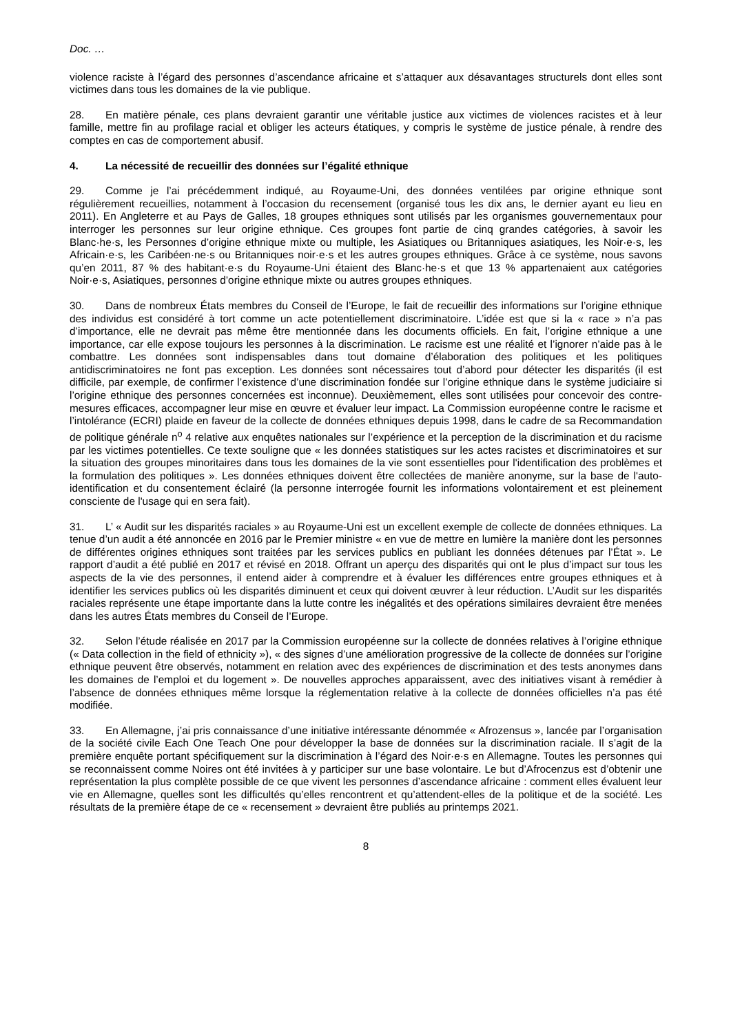Doc. …
violence raciste à l’égard des personnes d’ascendance africaine et s’attaquer aux désavantages structurels dont elles sont victimes dans tous les domaines de la vie publique.
28. En matière pénale, ces plans devraient garantir une véritable justice aux victimes de violences racistes et à leur famille, mettre fin au profilage racial et obliger les acteurs étatiques, y compris le système de justice pénale, à rendre des comptes en cas de comportement abusif.
4. La nécessité de recueillir des données sur l’égalité ethnique
29. Comme je l’ai précédemment indiqué, au Royaume-Uni, des données ventilées par origine ethnique sont régulièrement recueillies, notamment à l’occasion du recensement (organisé tous les dix ans, le dernier ayant eu lieu en 2011). En Angleterre et au Pays de Galles, 18 groupes ethniques sont utilisés par les organismes gouvernementaux pour interroger les personnes sur leur origine ethnique. Ces groupes font partie de cinq grandes catégories, à savoir les Blanc·he·s, les Personnes d’origine ethnique mixte ou multiple, les Asiatiques ou Britanniques asiatiques, les Noir·e·s, les Africain·e·s, les Caribéen·ne·s ou Britanniques noir·e·s et les autres groupes ethniques. Grâce à ce système, nous savons qu’en 2011, 87 % des habitant·e·s du Royaume-Uni étaient des Blanc·he·s et que 13 % appartenaient aux catégories Noir·e·s, Asiatiques, personnes d’origine ethnique mixte ou autres groupes ethniques.
30. Dans de nombreux États membres du Conseil de l’Europe, le fait de recueillir des informations sur l’origine ethnique des individus est considéré à tort comme un acte potentiellement discriminatoire. L’idée est que si la « race » n’a pas d’importance, elle ne devrait pas même être mentionnée dans les documents officiels. En fait, l’origine ethnique a une importance, car elle expose toujours les personnes à la discrimination. Le racisme est une réalité et l’ignorer n’aide pas à le combattre. Les données sont indispensables dans tout domaine d’élaboration des politiques et les politiques antidiscriminatoires ne font pas exception. Les données sont nécessaires tout d’abord pour détecter les disparités (il est difficile, par exemple, de confirmer l’existence d’une discrimination fondée sur l’origine ethnique dans le système judiciaire si l’origine ethnique des personnes concernées est inconnue). Deuxièmement, elles sont utilisées pour concevoir des contre-mesures efficaces, accompagner leur mise en œuvre et évaluer leur impact. La Commission européenne contre le racisme et l’intolérance (ECRI) plaide en faveur de la collecte de données ethniques depuis 1998, dans le cadre de sa Recommandation de politique générale n<sup>o</sup> 4 relative aux enquêtes nationales sur l’expérience et la perception de la discrimination et du racisme par les victimes potentielles. Ce texte souligne que « les données statistiques sur les actes racistes et discriminatoires et sur la situation des groupes minoritaires dans tous les domaines de la vie sont essentielles pour l'identification des problèmes et la formulation des politiques ». Les données ethniques doivent être collectées de manière anonyme, sur la base de l'auto-identification et du consentement éclairé (la personne interrogée fournit les informations volontairement et est pleinement consciente de l'usage qui en sera fait).
31. L’ « Audit sur les disparités raciales » au Royaume-Uni est un excellent exemple de collecte de données ethniques. La tenue d’un audit a été annoncée en 2016 par le Premier ministre « en vue de mettre en lumière la manière dont les personnes de différentes origines ethniques sont traitées par les services publics en publiant les données détenues par l’État ». Le rapport d’audit a été publié en 2017 et révisé en 2018. Offrant un aperçu des disparités qui ont le plus d’impact sur tous les aspects de la vie des personnes, il entend aider à comprendre et à évaluer les différences entre groupes ethniques et à identifier les services publics où les disparités diminuent et ceux qui doivent œuvrer à leur réduction. L’Audit sur les disparités raciales représente une étape importante dans la lutte contre les inégalités et des opérations similaires devraient être menées dans les autres États membres du Conseil de l’Europe.
32. Selon l’étude réalisée en 2017 par la Commission européenne sur la collecte de données relatives à l’origine ethnique (« Data collection in the field of ethnicity »), « des signes d’une amélioration progressive de la collecte de données sur l’origine ethnique peuvent être observés, notamment en relation avec des expériences de discrimination et des tests anonymes dans les domaines de l’emploi et du logement ». De nouvelles approches apparaissent, avec des initiatives visant à remédier à l’absence de données ethniques même lorsque la réglementation relative à la collecte de données officielles n’a pas été modifiée.
33. En Allemagne, j’ai pris connaissance d’une initiative intéressante dénommée « Afrozensus », lancée par l’organisation de la société civile Each One Teach One pour développer la base de données sur la discrimination raciale. Il s’agit de la première enquête portant spécifiquement sur la discrimination à l’égard des Noir·e·s en Allemagne. Toutes les personnes qui se reconnaissent comme Noires ont été invitées à y participer sur une base volontaire. Le but d’Afrocenzus est d’obtenir une représentation la plus complète possible de ce que vivent les personnes d’ascendance africaine : comment elles évaluent leur vie en Allemagne, quelles sont les difficultés qu’elles rencontrent et qu’attendent-elles de la politique et de la société. Les résultats de la première étape de ce « recensement » devraient être publiés au printemps 2021.
8